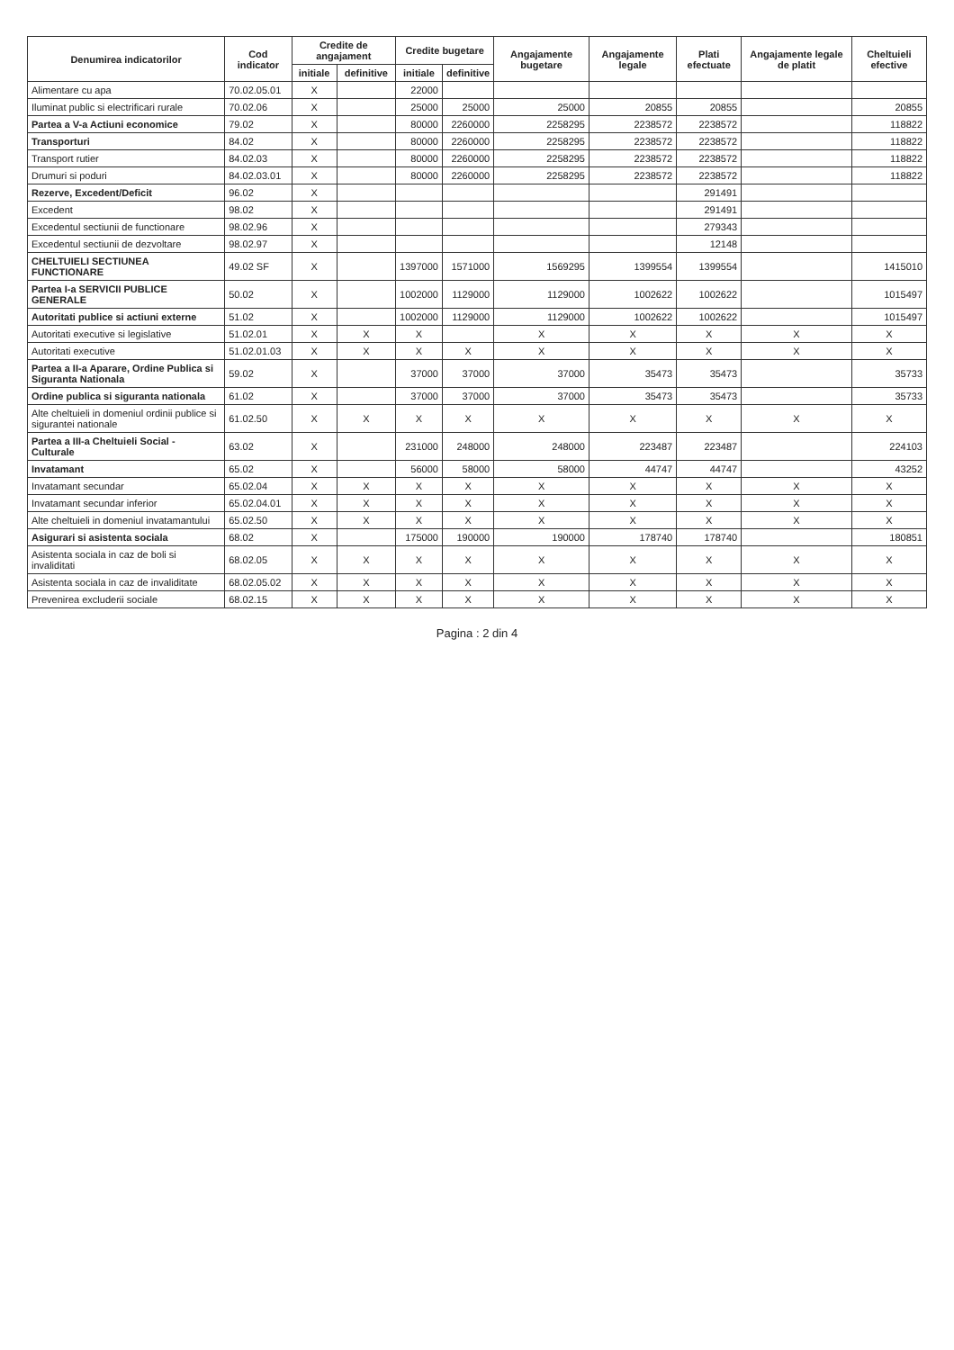| Denumirea indicatorilor | Cod indicator | Credite de angajament | | Credite bugetare | | Angajamente bugetare | Angajamente legale | Plati efectuate | Angajamente legale de platit | Cheltuieli efective |
| --- | --- | --- | --- | --- | --- | --- | --- | --- | --- | --- |
| | | initiale | definitive | initiale | definitive | | | | | |
| Alimentare cu apa | 70.02.05.01 | X | | 22000 | | | | | | |
| Iluminat public si electrificari rurale | 70.02.06 | X | | 25000 | 25000 | 25000 | 20855 | 20855 | | 20855 |
| Partea a V-a Actiuni economice | 79.02 | X | | 80000 | 2260000 | 2258295 | 2238572 | 2238572 | | 118822 |
| Transporturi | 84.02 | X | | 80000 | 2260000 | 2258295 | 2238572 | 2238572 | | 118822 |
| Transport rutier | 84.02.03 | X | | 80000 | 2260000 | 2258295 | 2238572 | 2238572 | | 118822 |
| Drumuri si poduri | 84.02.03.01 | X | | 80000 | 2260000 | 2258295 | 2238572 | 2238572 | | 118822 |
| Rezerve, Excedent/Deficit | 96.02 | X | | | | | | 291491 | | |
| Excedent | 98.02 | X | | | | | | 291491 | | |
| Excedentul sectiunii de functionare | 98.02.96 | X | | | | | | 279343 | | |
| Excedentul sectiunii de dezvoltare | 98.02.97 | X | | | | | | 12148 | | |
| CHELTUIELI SECTIUNEA FUNCTIONARE | 49.02 SF | X | | 1397000 | 1571000 | 1569295 | 1399554 | 1399554 | | 1415010 |
| Partea I-a SERVICII PUBLICE GENERALE | 50.02 | X | | 1002000 | 1129000 | 1129000 | 1002622 | 1002622 | | 1015497 |
| Autoritati publice si actiuni externe | 51.02 | X | | 1002000 | 1129000 | 1129000 | 1002622 | 1002622 | | 1015497 |
| Autoritati executive si legislative | 51.02.01 | X | X | X | | X | X | X | X | X |
| Autoritati executive | 51.02.01.03 | X | X | X | X | X | X | X | X | X |
| Partea a II-a Aparare, Ordine Publica si Siguranta Nationala | 59.02 | X | | 37000 | 37000 | 37000 | 35473 | 35473 | | 35733 |
| Ordine publica si siguranta nationala | 61.02 | X | | 37000 | 37000 | 37000 | 35473 | 35473 | | 35733 |
| Alte cheltuieli in domeniul ordinii publice si sigurantei nationale | 61.02.50 | X | X | X | X | X | X | X | X | X |
| Partea a III-a Cheltuieli Social - Culturale | 63.02 | X | | 231000 | 248000 | 248000 | 223487 | 223487 | | 224103 |
| Invatamant | 65.02 | X | | 56000 | 58000 | 58000 | 44747 | 44747 | | 43252 |
| Invatamant secundar | 65.02.04 | X | X | X | X | X | X | X | X | X |
| Invatamant secundar inferior | 65.02.04.01 | X | X | X | X | X | X | X | X | X |
| Alte cheltuieli in domeniul invatamantului | 65.02.50 | X | X | X | X | X | X | X | X | X |
| Asigurari si asistenta sociala | 68.02 | X | | 175000 | 190000 | 190000 | 178740 | 178740 | | 180851 |
| Asistenta sociala in caz de boli si invaliditati | 68.02.05 | X | X | X | X | X | X | X | X | X |
| Asistenta sociala in caz de invaliditate | 68.02.05.02 | X | X | X | X | X | X | X | X | X |
| Prevenirea excluderii sociale | 68.02.15 | X | X | X | X | X | X | X | X | X |
Pagina : 2 din 4